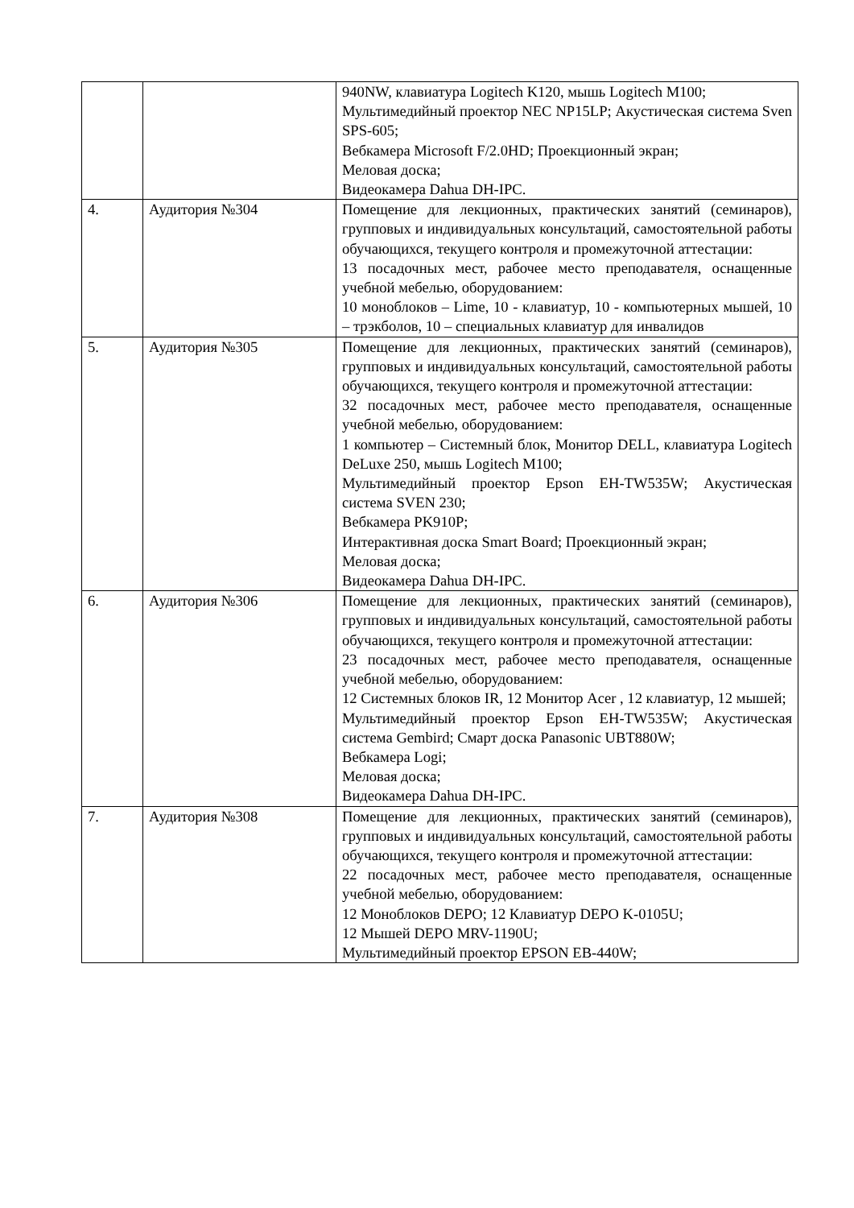| | | 940NW, клавиатура Logitech K120, мышь Logitech M100; Мультимедийный проектор NEC NP15LP; Акустическая система Sven SPS-605; Вебкамера Microsoft F/2.0HD; Проекционный экран; Меловая доска; Видеокамера Dahua DH-IPC. |
| 4. | Аудитория №304 | Помещение для лекционных, практических занятий (семинаров), групповых и индивидуальных консультаций, самостоятельной работы обучающихся, текущего контроля и промежуточной аттестации: 13 посадочных мест, рабочее место преподавателя, оснащенные учебной мебелью, оборудованием: 10 моноблоков – Lime, 10 - клавиатур, 10 - компьютерных мышей, 10 – трэкболов, 10 – специальных клавиатур для инвалидов |
| 5. | Аудитория №305 | Помещение для лекционных, практических занятий (семинаров), групповых и индивидуальных консультаций, самостоятельной работы обучающихся, текущего контроля и промежуточной аттестации: 32 посадочных мест, рабочее место преподавателя, оснащенные учебной мебелью, оборудованием: 1 компьютер – Системный блок, Монитор DELL, клавиатура Logitech DeLuxe 250, мышь Logitech M100; Мультимедийный проектор Epson EH-TW535W; Акустическая система SVEN 230; Вебкамера PK910P; Интерактивная доска Smart Board; Проекционный экран; Меловая доска; Видеокамера Dahua DH-IPC. |
| 6. | Аудитория №306 | Помещение для лекционных, практических занятий (семинаров), групповых и индивидуальных консультаций, самостоятельной работы обучающихся, текущего контроля и промежуточной аттестации: 23 посадочных мест, рабочее место преподавателя, оснащенные учебной мебелью, оборудованием: 12 Системных блоков IR, 12 Монитор Acer , 12 клавиатур, 12 мышей; Мультимедийный проектор Epson EH-TW535W; Акустическая система Gembird; Смарт доска Panasonic UBT880W; Вебкамера Logi; Меловая доска; Видеокамера Dahua DH-IPC. |
| 7. | Аудитория №308 | Помещение для лекционных, практических занятий (семинаров), групповых и индивидуальных консультаций, самостоятельной работы обучающихся, текущего контроля и промежуточной аттестации: 22 посадочных мест, рабочее место преподавателя, оснащенные учебной мебелью, оборудованием: 12 Моноблоков DEPO; 12 Клавиатур DEPO K-0105U; 12 Мышей DEPO MRV-1190U; Мультимедийный проектор EPSON EB-440W; |